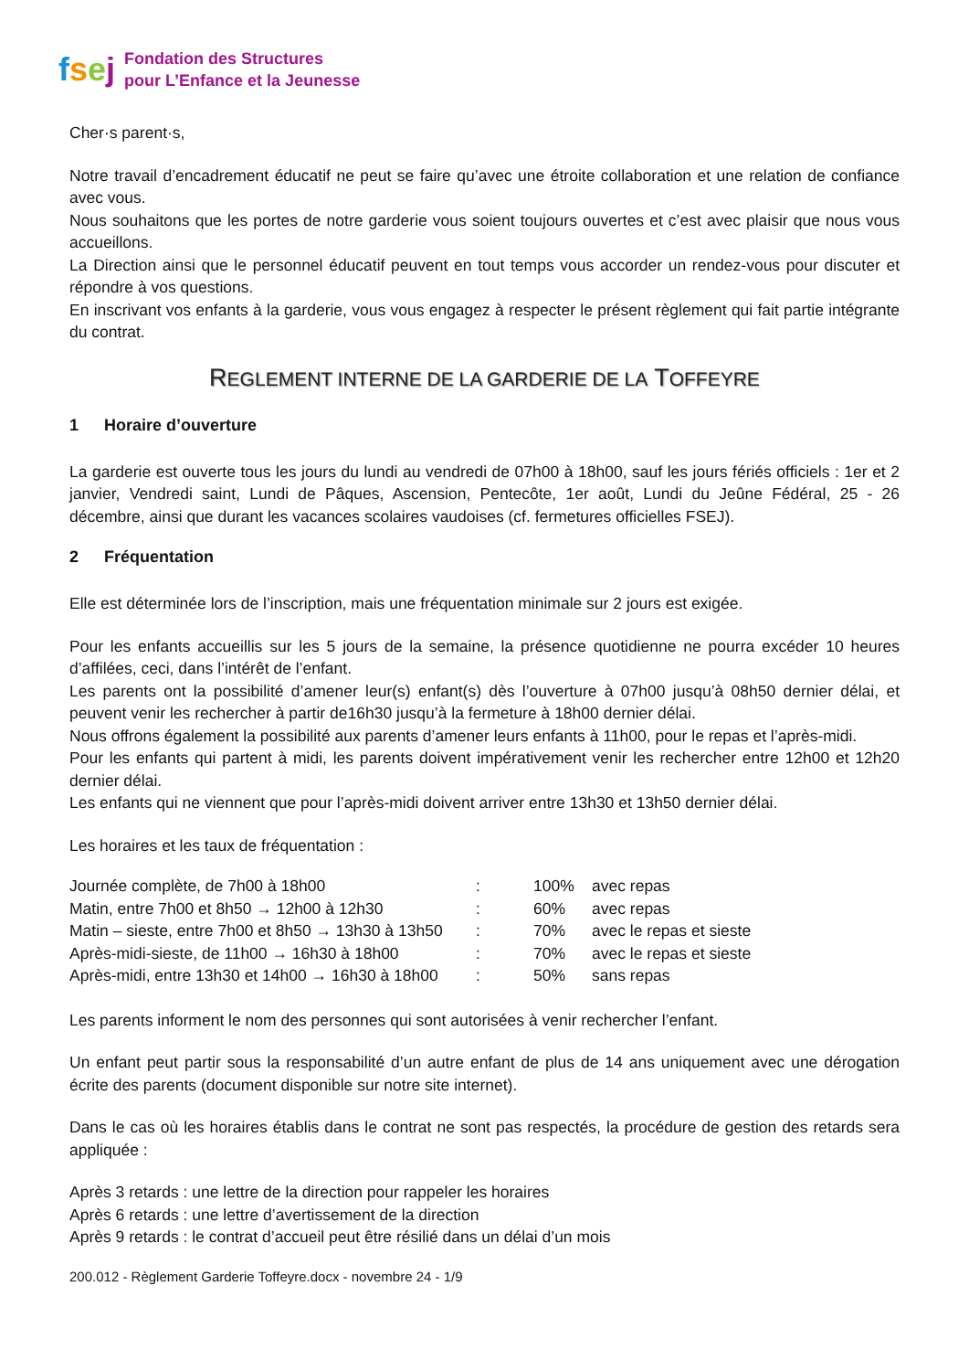fsej
Fondation des Structures
pour L’Enfance et la Jeunesse
Cher·s parent·s,
Notre travail d’encadrement éducatif ne peut se faire qu’avec une étroite collaboration et une relation de confiance avec vous.
Nous souhaitons que les portes de notre garderie vous soient toujours ouvertes et c’est avec plaisir que nous vous accueillons.
La Direction ainsi que le personnel éducatif peuvent en tout temps vous accorder un rendez-vous pour discuter et répondre à vos questions.
En inscrivant vos enfants à la garderie, vous vous engagez à respecter le présent règlement qui fait partie intégrante du contrat.
REGLEMENT INTERNE DE LA GARDERIE DE LA TOFFEYRE
1 Horaire d’ouverture
La garderie est ouverte tous les jours du lundi au vendredi de 07h00 à 18h00, sauf les jours fériés officiels : 1er et 2 janvier, Vendredi saint, Lundi de Pâques, Ascension, Pentecôte, 1er août, Lundi du Jeûne Fédéral, 25 - 26 décembre, ainsi que durant les vacances scolaires vaudoises (cf. fermetures officielles FSEJ).
2 Fréquentation
Elle est déterminée lors de l’inscription, mais une fréquentation minimale sur 2 jours est exigée.
Pour les enfants accueillis sur les 5 jours de la semaine, la présence quotidienne ne pourra excéder 10 heures d’affilées, ceci, dans l’intérêt de l’enfant.
Les parents ont la possibilité d’amener leur(s) enfant(s) dès l’ouverture à 07h00 jusqu’à 08h50 dernier délai, et peuvent venir les rechercher à partir de16h30 jusqu’à la fermeture à 18h00 dernier délai.
Nous offrons également la possibilité aux parents d’amener leurs enfants à 11h00, pour le repas et l’après-midi.
Pour les enfants qui partent à midi, les parents doivent impérativement venir les rechercher entre 12h00 et 12h20 dernier délai.
Les enfants qui ne viennent que pour l’après-midi doivent arriver entre 13h30 et 13h50 dernier délai.
Les horaires et les taux de fréquentation :
| Journée complète, de 7h00 à 18h00 | : | 100% | avec repas |
| Matin, entre 7h00 et 8h50 → 12h00 à 12h30 | : | 60% | avec repas |
| Matin – sieste, entre 7h00 et 8h50 → 13h30 à 13h50 | : | 70% | avec le repas et sieste |
| Après-midi-sieste, de 11h00 → 16h30 à 18h00 | : | 70% | avec le repas et sieste |
| Après-midi, entre 13h30 et 14h00 → 16h30 à 18h00 | : | 50% | sans repas |
Les parents informent le nom des personnes qui sont autorisées à venir rechercher l’enfant.
Un enfant peut partir sous la responsabilité d’un autre enfant de plus de 14 ans uniquement avec une dérogation écrite des parents (document disponible sur notre site internet).
Dans le cas où les horaires établis dans le contrat ne sont pas respectés, la procédure de gestion des retards sera appliquée :
Après 3 retards : une lettre de la direction pour rappeler les horaires
Après 6 retards : une lettre d’avertissement de la direction
Après 9 retards : le contrat d’accueil peut être résilié dans un délai d’un mois
200.012 - Règlement Garderie Toffeyre.docx - novembre 24 - 1/9